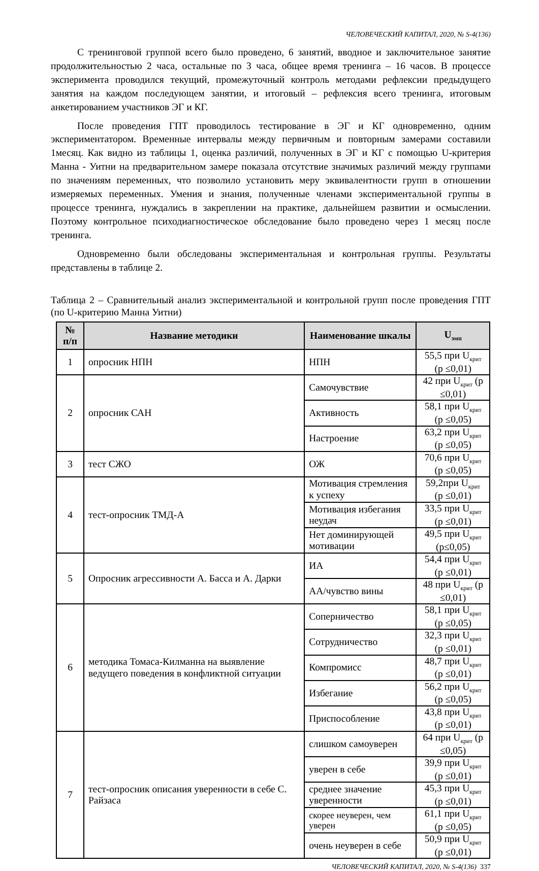ЧЕЛОВЕЧЕСКИЙ КАПИТАЛ, 2020, № S-4(136)
С тренинговой группой всего было проведено, 6 занятий, вводное и заключительное занятие продолжительностью 2 часа, остальные по 3 часа, общее время тренинга – 16 часов. В процессе эксперимента проводился текущий, промежуточный контроль методами рефлексии предыдущего занятия на каждом последующем занятии, и итоговый – рефлексия всего тренинга, итоговым анкетированием участников ЭГ и КГ.
После проведения ГПТ проводилось тестирование в ЭГ и КГ одновременно, одним экспериментатором. Временные интервалы между первичным и повторным замерами составили 1месяц. Как видно из таблицы 1, оценка различий, полученных в ЭГ и КГ с помощью U-критерия Манна - Уитни на предварительном замере показала отсутствие значимых различий между группами по значениям переменных, что позволило установить меру эквивалентности групп в отношении измеряемых переменных. Умения и знания, полученные членами экспериментальной группы в процессе тренинга, нуждались в закреплении на практике, дальнейшем развитии и осмыслении. Поэтому контрольное психодиагностическое обследование было проведено через 1 месяц после тренинга.
Одновременно были обследованы экспериментальная и контрольная группы. Результаты представлены в таблице 2.
Таблица 2 – Сравнительный анализ экспериментальной и контрольной групп после проведения ГПТ (по U-критерию Манна Уитни)
| № п/п | Название методики | Наименование шкалы | U<sub>эмп</sub> |
| --- | --- | --- | --- |
| 1 | опросник НПН | НПН | 55,5 при U<sub>крит</sub> (p ≤0,01) |
| 2 | опросник САН | Самочувствие | 42 при U<sub>крит</sub> (p ≤0,01) |
| | | Активность | 58,1 при U<sub>крит</sub> (p ≤0,05) |
| | | Настроение | 63,2 при U<sub>крит</sub> (p ≤0,05) |
| 3 | тест СЖО | ОЖ | 70,6 при U<sub>крит</sub> (p ≤0,05) |
| 4 | тест-опросник ТМД-А | Мотивация стремления к успеху | 59,2при U<sub>крит</sub> (p ≤0,01) |
| | | Мотивация избегания неудач | 33,5 при U<sub>крит</sub> (p ≤0,01) |
| | | Нет доминирующей мотивации | 49,5 при U<sub>крит</sub> (p≤0,05) |
| 5 | Опросник агрессивности А. Басса и А. Дарки | ИА | 54,4 при U<sub>крит</sub> (p ≤0,01) |
| | | АА/чувство вины | 48 при U<sub>крит</sub> (p ≤0,01) |
| 6 | методика Томаса-Килманна на выявление ведущего поведения в конфликтной ситуации | Соперничество | 58,1 при U<sub>крит</sub> (p ≤0,05) |
| | | Сотрудничество | 32,3 при U<sub>крит</sub> (p ≤0,01) |
| | | Компромисс | 48,7 при U<sub>крит</sub> (p ≤0,01) |
| | | Избегание | 56,2 при U<sub>крит</sub> (p ≤0,05) |
| | | Приспособление | 43,8 при U<sub>крит</sub> (p ≤0,01) |
| 7 | тест-опросник описания уверенности в себе С. Райзаса | слишком самоуверен | 64 при U<sub>крит</sub> (p ≤0,05) |
| | | уверен в себе | 39,9 при U<sub>крит</sub> (p ≤0,01) |
| | | среднее значение уверенности | 45,3 при U<sub>крит</sub> (p ≤0,01) |
| | | скорее неуверен, чем уверен | 61,1 при U<sub>крит</sub> (p ≤0,05) |
| | | очень неуверен в себе | 50,9 при U<sub>крит</sub> (p ≤0,01) |
ЧЕЛОВЕЧЕСКИЙ КАПИТАЛ, 2020, № S-4(136) 337